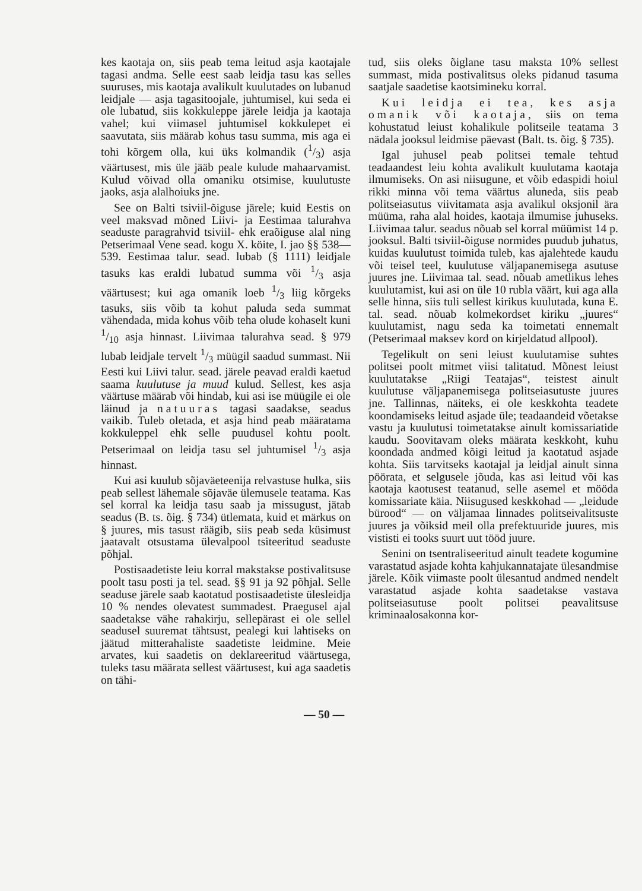kes kaotaja on, siis peab tema leitud asja kaotajale tagasi andma. Selle eest saab leidja tasu kas selles suuruses, mis kaotaja avalikult kuulutades on lubanud leidjale — asja tagasitoojale, juhtumisel, kui seda ei ole lubatud, siis kokkuleppe järele leidja ja kaotaja vahel; kui viimasel juhtumisel kokkulepet ei saavutata, siis määrab kohus tasu summa, mis aga ei tohi kõrgem olla, kui üks kolmandik (1/3) asja väärtusest, mis üle jääb peale kulude mahaarvamist. Kulud võivad olla omaniku otsimise, kuulutuste jaoks, asja alalhoiuks jne.
See on Balti tsiviil-õiguse järele; kuid Eestis on veel maksvad mõned Liivi- ja Eestimaa talurahva seaduste paragrahvid tsiviil- ehk eraõiguse alal ning Petserimaal Vene sead. kogu X. köite, I. jao §§ 538—539. Eestimaa talur. sead. lubab (§ 1111) leidjale tasuks kas eraldi lubatud summa või 1/3 asja väärtusest; kui aga omanik loeb 1/3 liig kõrgeks tasuks, siis võib ta kohut paluda seda summat vähendada, mida kohus võib teha olude kohaselt kuni 1/10 asja hinnast. Liivimaa talurahva sead. § 979 lubab leidjale tervelt 1/3 müügil saadud summast. Nii Eesti kui Liivi talur. sead. järele peavad eraldi kaetud saama kuulutuse ja muud kulud. Sellest, kes asja väärtuse määrab või hindab, kui asi ise müügile ei ole läinud ja natuuras tagasi saadakse, seadus vaikib. Tuleb oletada, et asja hind peab määratama kokkuleppel ehk selle puudusel kohtu poolt. Petserimaal on leidja tasu sel juhtumisel 1/3 asja hinnast.
Kui asi kuulub sõjaväeteenija relvastuse hulka, siis peab sellest lähemale sõjaväe ülemusele teatama. Kas sel korral ka leidja tasu saab ja missugust, jätab seadus (B. ts. õig. § 734) ütlemata, kuid et märkus on § juures, mis tasust räägib, siis peab seda küsimust jaatavalt otsustama ülevalpool tsiteeritud seaduste põhjal.
Postisaadetiste leiu korral makstakse postivalitsuse poolt tasu posti ja tel. sead. §§ 91 ja 92 põhjal. Selle seaduse järele saab kaotatud postisaadetiste ülesleidja 10 % nendes olevatest summadest. Praegusel ajal saadetakse vähe rahakirju, sellepärast ei ole sellel seadusel suuremat tähtsust, pealegi kui lahtiseks on jäätud mitterahaliste saadetiste leidmine. Meie arvates, kui saadetis on deklareeritud väärtusega, tuleks tasu määrata sellest väärtusest, kui aga saadetis on tähi-
tud, siis oleks õiglane tasu maksta 10% sellest summast, mida postivalitsus oleks pidanud tasuma saatjale saadetise kaotsimineku korral.
Kui leidja ei tea, kes asja omanik või kaotaja, siis on tema kohustatud leiust kohalikule politseile teatama 3 nädala jooksul leidmise päevast (Balt. ts. õig. § 735).
Igal juhusel peab politsei temale tehtud teadaandest leiu kohta avalikult kuulutama kaotaja ilmumiseks. On asi niisugune, et võib edaspidi hoiul rikki minna või tema väärtus aluneda, siis peab politseiasutus viivitamata asja avalikul oksjonil ära müüma, raha alal hoides, kaotaja ilmumise juhuseks. Liivimaa talur. seadus nõuab sel korral müümist 14 p. jooksul. Balti tsiviil-õiguse normides puudub juhatus, kuidas kuulutust toimida tuleb, kas ajalehtede kaudu või teisel teel, kuulutuse väljapanemisega asutuse juures jne. Liivimaa tal. sead. nõuab ametlikus lehes kuulutamist, kui asi on üle 10 rubla väärt, kui aga alla selle hinna, siis tuli sellest kirikus kuulutada, kuna E. tal. sead. nõuab kolmekordset kiriku „juures“ kuulutamist, nagu seda ka toimetati ennemalt (Petserimaal maksev kord on kirjeldatud allpool).
Tegelikult on seni leiust kuulutamise suhtes politsei poolt mitmet viisi talitatud. Mõnest leiust kuulutatakse „Riigi Teatajas“, teistest ainult kuulutuse väljapanemisega politseiasutuste juures jne. Tallinnas, näiteks, ei ole keskkohta teadete koondamiseks leitud asjade üle; teadaandeid võetakse vastu ja kuulutusi toimetatakse ainult komissariatide kaudu. Soovitavam oleks määrata keskkoht, kuhu koondada andmed kõigi leitud ja kaotatud asjade kohta. Siis tarvitseks kaotajal ja leidjal ainult sinna pöörata, et selgusele jõuda, kas asi leitud või kas kaotaja kaotusest teatanud, selle asemel et mööda komissariate käia. Niisugused keskkohad — „leidude bürood“ — on väljamaa linnades politseivalitsuste juures ja võiksid meil olla prefektuuride juures, mis vististi ei tooks suurt uut tööd juure.
Senini on tsentraliseeritud ainult teadete kogumine varastatud asjade kohta kahjukannatajate ülesandmise järele. Kõik viimaste poolt ülesantud andmed nendelt varastatud asjade kohta saadetakse vastava politseiasutuse poolt politsei peavalitsuse kriminaalosakonna kor-
— 50 —